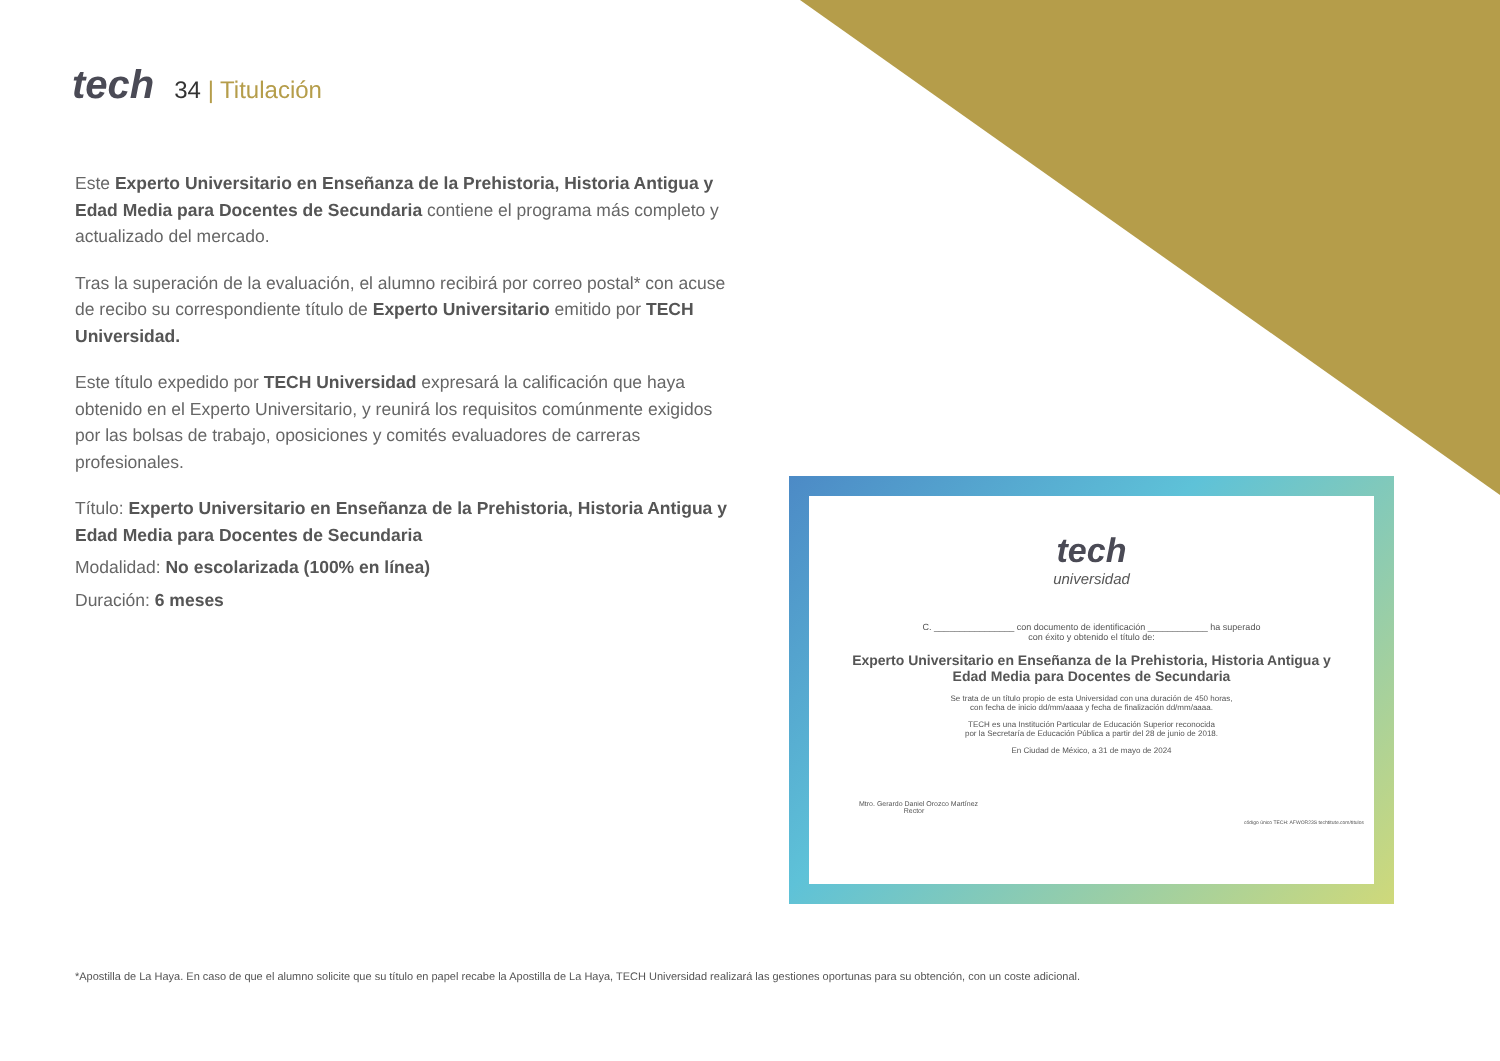tech
34 | Titulación
Este Experto Universitario en Enseñanza de la Prehistoria, Historia Antigua y Edad Media para Docentes de Secundaria contiene el programa más completo y actualizado del mercado.
Tras la superación de la evaluación, el alumno recibirá por correo postal* con acuse de recibo su correspondiente título de Experto Universitario emitido por TECH Universidad.
Este título expedido por TECH Universidad expresará la calificación que haya obtenido en el Experto Universitario, y reunirá los requisitos comúnmente exigidos por las bolsas de trabajo, oposiciones y comités evaluadores de carreras profesionales.
Título: Experto Universitario en Enseñanza de la Prehistoria, Historia Antigua y Edad Media para Docentes de Secundaria
Modalidad: No escolarizada (100% en línea)
Duración: 6 meses
tech
universidad
C. ________________ con documento de identificación ____________ ha superado
con éxito y obtenido el título de:
Experto Universitario en Enseñanza de la Prehistoria, Historia Antigua y Edad Media para Docentes de Secundaria
Se trata de un título propio de esta Universidad con una duración de 450 horas,
con fecha de inicio dd/mm/aaaa y fecha de finalización dd/mm/aaaa.
TECH es una Institución Particular de Educación Superior reconocida
por la Secretaría de Educación Pública a partir del 28 de junio de 2018.
En Ciudad de México, a 31 de mayo de 2024
Mtro. Gerardo Daniel Orozco Martínez
Rector
código único TECH: AFWOR23S techtitute.com/titulos
*Apostilla de La Haya. En caso de que el alumno solicite que su título en papel recabe la Apostilla de La Haya, TECH Universidad realizará las gestiones oportunas para su obtención, con un coste adicional.